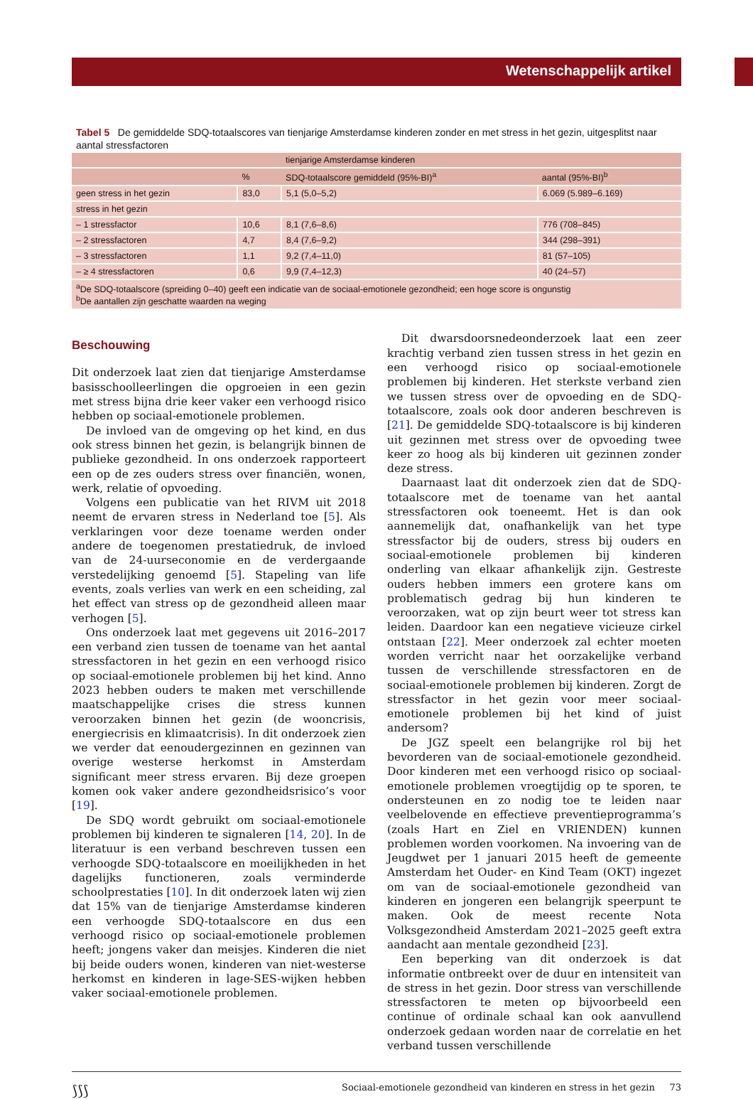Wetenschappelijk artikel
Tabel 5 De gemiddelde SDQ-totaalscores van tienjarige Amsterdamse kinderen zonder en met stress in het gezin, uitgesplitst naar aantal stressfactoren
| | | tienjarige Amsterdamse kinderen | |
| --- | --- | --- | --- |
| | % | SDQ-totaalscore gemiddeld (95%-BI)<sup>a</sup> | aantal (95%-BI)<sup>b</sup> |
| geen stress in het gezin | 83,0 | 5,1 (5,0–5,2) | 6.069 (5.989–6.169) |
| stress in het gezin | | | |
| – 1 stressfactor | 10,6 | 8,1 (7,6–8,6) | 776 (708–845) |
| – 2 stressfactoren | 4,7 | 8,4 (7,6–9,2) | 344 (298–391) |
| – 3 stressfactoren | 1,1 | 9,2 (7,4–11,0) | 81 (57–105) |
| – ≥ 4 stressfactoren | 0,6 | 9,9 (7,4–12,3) | 40 (24–57) |
| <sup>a</sup> De SDQ-totaalscore (spreiding 0–40) geeft een indicatie van de sociaal-emotionele gezondheid; een hoge score is ongunstig <sup>b</sup> De aantallen zijn geschatte waarden na weging | | | |
Beschouwing
Dit onderzoek laat zien dat tienjarige Amsterdamse basisschoolleerlingen die opgroeien in een gezin met stress bijna drie keer vaker een verhoogd risico hebben op sociaal-emotionele problemen.
De invloed van de omgeving op het kind, en dus ook stress binnen het gezin, is belangrijk binnen de publieke gezondheid. In ons onderzoek rapporteert een op de zes ouders stress over financiën, wonen, werk, relatie of opvoeding.
Volgens een publicatie van het RIVM uit 2018 neemt de ervaren stress in Nederland toe [5]. Als verklaringen voor deze toename werden onder andere de toegenomen prestatiedruk, de invloed van de 24-uurseconomie en de verdergaande verstedelijking genoemd [5]. Stapeling van life events, zoals verlies van werk en een scheiding, zal het effect van stress op de gezondheid alleen maar verhogen [5].
Ons onderzoek laat met gegevens uit 2016–2017 een verband zien tussen de toename van het aantal stressfactoren in het gezin en een verhoogd risico op sociaal-emotionele problemen bij het kind. Anno 2023 hebben ouders te maken met verschillende maatschappelijke crises die stress kunnen veroorzaken binnen het gezin (de wooncrisis, energiecrisis en klimaatcrisis). In dit onderzoek zien we verder dat eenoudergezinnen en gezinnen van overige westerse herkomst in Amsterdam significant meer stress ervaren. Bij deze groepen komen ook vaker andere gezondheidsrisico’s voor [19].
De SDQ wordt gebruikt om sociaal-emotionele problemen bij kinderen te signaleren [14, 20]. In de literatuur is een verband beschreven tussen een verhoogde SDQ-totaalscore en moeilijkheden in het dagelijks functioneren, zoals verminderde schoolprestaties [10]. In dit onderzoek laten wij zien dat 15% van de tienjarige Amsterdamse kinderen een verhoogde SDQ-totaalscore en dus een verhoogd risico op sociaal-emotionele problemen heeft; jongens vaker dan meisjes. Kinderen die niet bij beide ouders wonen, kinderen van niet-westerse herkomst en kinderen in lage-SES-wijken hebben vaker sociaal-emotionele problemen.
Dit dwarsdoorsnedeonderzoek laat een zeer krachtig verband zien tussen stress in het gezin en een verhoogd risico op sociaal-emotionele problemen bij kinderen. Het sterkste verband zien we tussen stress over de opvoeding en de SDQ-totaalscore, zoals ook door anderen beschreven is [21]. De gemiddelde SDQ-totaalscore is bij kinderen uit gezinnen met stress over de opvoeding twee keer zo hoog als bij kinderen uit gezinnen zonder deze stress.
Daarnaast laat dit onderzoek zien dat de SDQ-totaalscore met de toename van het aantal stressfactoren ook toeneemt. Het is dan ook aannemelijk dat, onafhankelijk van het type stressfactor bij de ouders, stress bij ouders en sociaal-emotionele problemen bij kinderen onderling van elkaar afhankelijk zijn. Gestreste ouders hebben immers een grotere kans om problematisch gedrag bij hun kinderen te veroorzaken, wat op zijn beurt weer tot stress kan leiden. Daardoor kan een negatieve vicieuze cirkel ontstaan [22]. Meer onderzoek zal echter moeten worden verricht naar het oorzakelijke verband tussen de verschillende stressfactoren en de sociaal-emotionele problemen bij kinderen. Zorgt de stressfactor in het gezin voor meer sociaal-emotionele problemen bij het kind of juist andersom?
De JGZ speelt een belangrijke rol bij het bevorderen van de sociaal-emotionele gezondheid. Door kinderen met een verhoogd risico op sociaal-emotionele problemen vroegtijdig op te sporen, te ondersteunen en zo nodig toe te leiden naar veelbelovende en effectieve preventieprogramma’s (zoals Hart en Ziel en VRIENDEN) kunnen problemen worden voorkomen. Na invoering van de Jeugdwet per 1 januari 2015 heeft de gemeente Amsterdam het Ouder- en Kind Team (OKT) ingezet om van de sociaal-emotionele gezondheid van kinderen en jongeren een belangrijk speerpunt te maken. Ook de meest recente Nota Volksgezondheid Amsterdam 2021–2025 geeft extra aandacht aan mentale gezondheid [23].
Een beperking van dit onderzoek is dat informatie ontbreekt over de duur en intensiteit van de stress in het gezin. Door stress van verschillende stressfactoren te meten op bijvoorbeeld een continue of ordinale schaal kan ook aanvullend onderzoek gedaan worden naar de correlatie en het verband tussen verschillende
⟆⟆⟆ Sociaal-emotionele gezondheid van kinderen en stress in het gezin 73